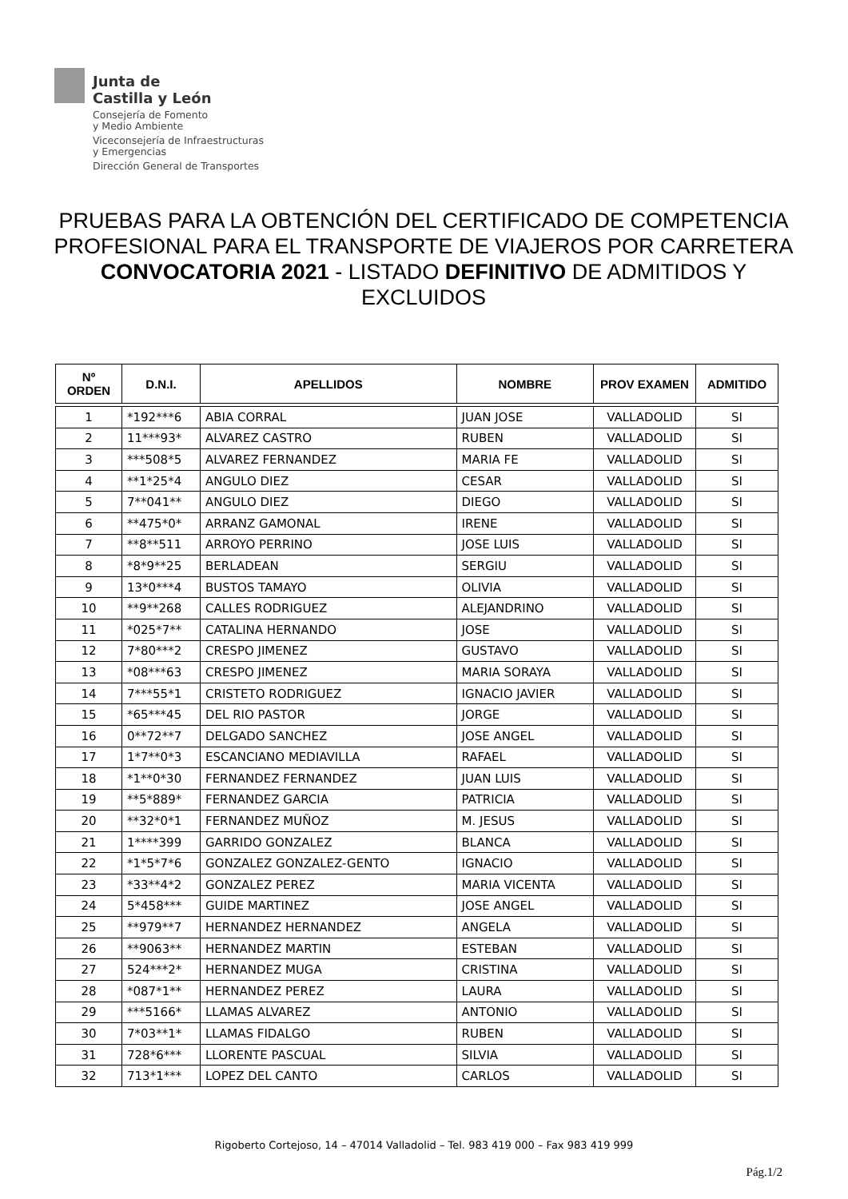Junta de
Castilla y León
Consejería de Fomento
y Medio Ambiente
Viceconsejería de Infraestructuras
y Emergencias
Dirección General de Transportes
PRUEBAS PARA LA OBTENCIÓN DEL CERTIFICADO DE COMPETENCIA PROFESIONAL PARA EL TRANSPORTE DE VIAJEROS POR CARRETERA
CONVOCATORIA 2021 - LISTADO DEFINITIVO DE ADMITIDOS Y EXCLUIDOS
| Nº ORDEN | D.N.I. | APELLIDOS | NOMBRE | PROV EXAMEN | ADMITIDO |
| --- | --- | --- | --- | --- | --- |
| 1 | *192***6 | ABIA CORRAL | JUAN JOSE | VALLADOLID | SI |
| 2 | 11***93* | ALVAREZ CASTRO | RUBEN | VALLADOLID | SI |
| 3 | ***508*5 | ALVAREZ FERNANDEZ | MARIA FE | VALLADOLID | SI |
| 4 | **1*25*4 | ANGULO DIEZ | CESAR | VALLADOLID | SI |
| 5 | 7**041** | ANGULO DIEZ | DIEGO | VALLADOLID | SI |
| 6 | **475*0* | ARRANZ GAMONAL | IRENE | VALLADOLID | SI |
| 7 | **8**511 | ARROYO PERRINO | JOSE LUIS | VALLADOLID | SI |
| 8 | *8*9**25 | BERLADEAN | SERGIU | VALLADOLID | SI |
| 9 | 13*0***4 | BUSTOS TAMAYO | OLIVIA | VALLADOLID | SI |
| 10 | **9**268 | CALLES RODRIGUEZ | ALEJANDRINO | VALLADOLID | SI |
| 11 | *025*7** | CATALINA HERNANDO | JOSE | VALLADOLID | SI |
| 12 | 7*80***2 | CRESPO JIMENEZ | GUSTAVO | VALLADOLID | SI |
| 13 | *08***63 | CRESPO JIMENEZ | MARIA SORAYA | VALLADOLID | SI |
| 14 | 7***55*1 | CRISTETO RODRIGUEZ | IGNACIO JAVIER | VALLADOLID | SI |
| 15 | *65***45 | DEL RIO PASTOR | JORGE | VALLADOLID | SI |
| 16 | 0**72**7 | DELGADO SANCHEZ | JOSE ANGEL | VALLADOLID | SI |
| 17 | 1*7**0*3 | ESCANCIANO MEDIAVILLA | RAFAEL | VALLADOLID | SI |
| 18 | *1**0*30 | FERNANDEZ FERNANDEZ | JUAN LUIS | VALLADOLID | SI |
| 19 | **5*889* | FERNANDEZ GARCIA | PATRICIA | VALLADOLID | SI |
| 20 | **32*0*1 | FERNANDEZ MUÑOZ | M. JESUS | VALLADOLID | SI |
| 21 | 1****399 | GARRIDO GONZALEZ | BLANCA | VALLADOLID | SI |
| 22 | *1*5*7*6 | GONZALEZ GONZALEZ-GENTO | IGNACIO | VALLADOLID | SI |
| 23 | *33**4*2 | GONZALEZ PEREZ | MARIA VICENTA | VALLADOLID | SI |
| 24 | 5*458*** | GUIDE MARTINEZ | JOSE ANGEL | VALLADOLID | SI |
| 25 | **979**7 | HERNANDEZ HERNANDEZ | ANGELA | VALLADOLID | SI |
| 26 | **9063** | HERNANDEZ MARTIN | ESTEBAN | VALLADOLID | SI |
| 27 | 524***2* | HERNANDEZ MUGA | CRISTINA | VALLADOLID | SI |
| 28 | *087*1** | HERNANDEZ PEREZ | LAURA | VALLADOLID | SI |
| 29 | ***5166* | LLAMAS ALVAREZ | ANTONIO | VALLADOLID | SI |
| 30 | 7*03**1* | LLAMAS FIDALGO | RUBEN | VALLADOLID | SI |
| 31 | 728*6*** | LLORENTE PASCUAL | SILVIA | VALLADOLID | SI |
| 32 | 713*1*** | LOPEZ DEL CANTO | CARLOS | VALLADOLID | SI |
Rigoberto Cortejoso, 14 – 47014 Valladolid – Tel. 983 419 000 – Fax 983 419 999
Pág.1/2